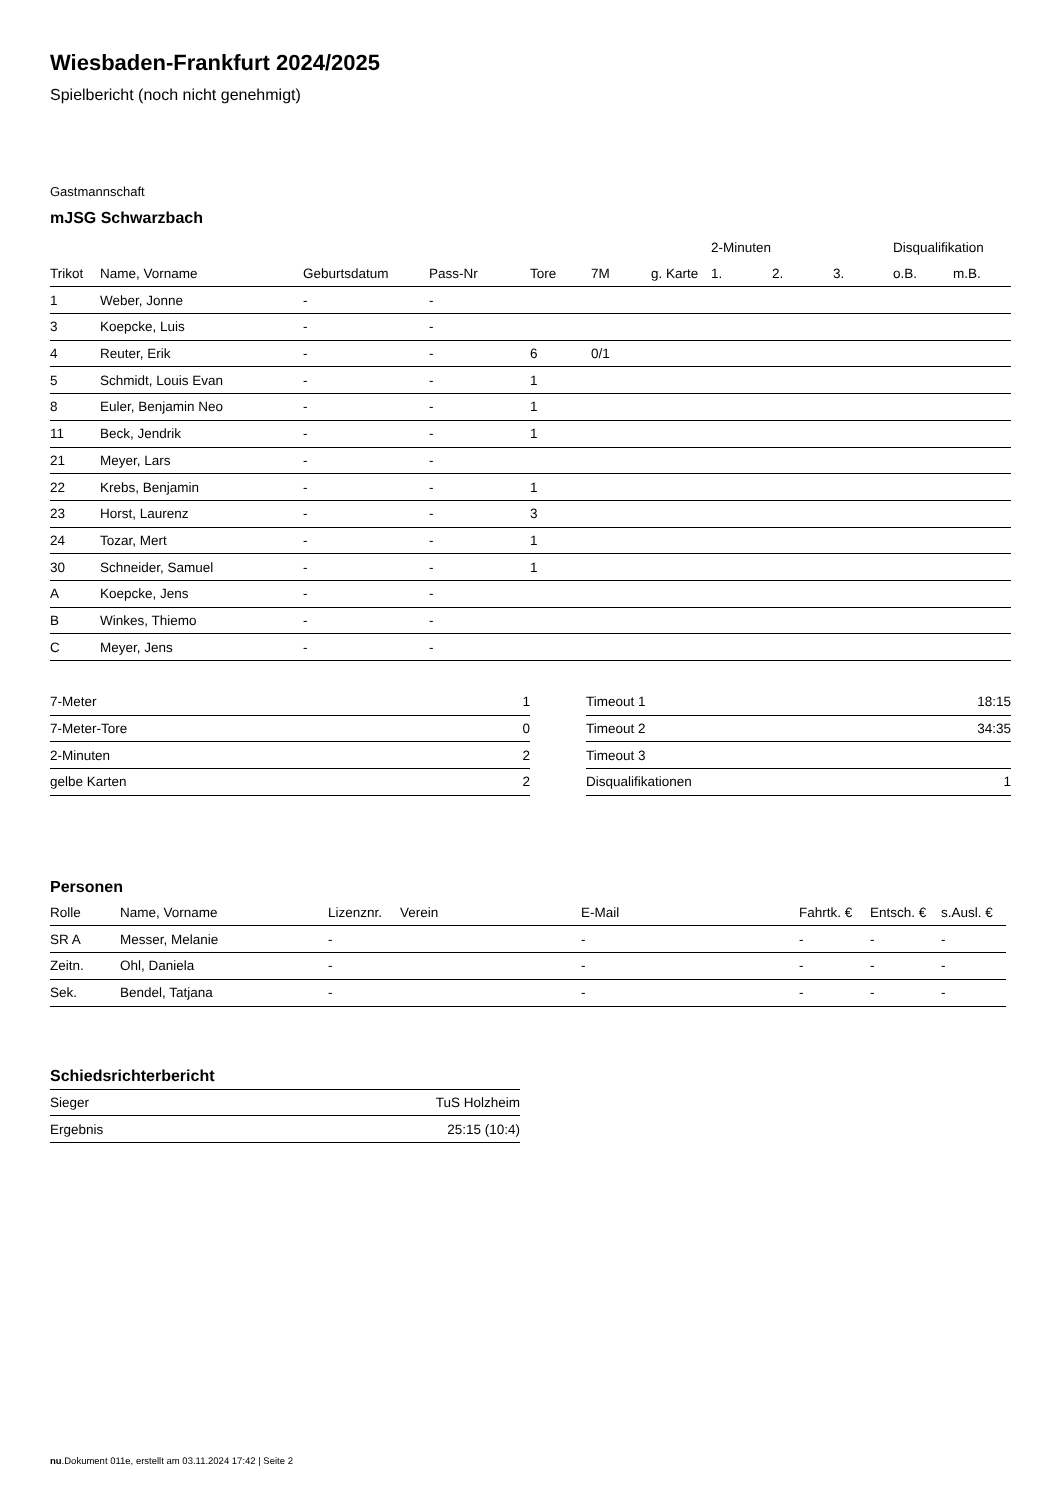Wiesbaden-Frankfurt 2024/2025
Spielbericht (noch nicht genehmigt)
Gastmannschaft
mJSG Schwarzbach
| | | | | | | | 2-Minuten | | | Disqualifikation | |
| --- | --- | --- | --- | --- | --- | --- | --- | --- | --- | --- | --- |
| Trikot | Name, Vorname | Geburtsdatum | Pass-Nr | Tore | 7M | g. Karte | 1. | 2. | 3. | o.B. | m.B. |
| 1 | Weber, Jonne | - | - | | | | | | | | |
| 3 | Koepcke, Luis | - | - | | | | | | | | |
| 4 | Reuter, Erik | - | - | 6 | 0/1 | | | | | | |
| 5 | Schmidt, Louis Evan | - | - | 1 | | | | | | | |
| 8 | Euler, Benjamin Neo | - | - | 1 | | | | | | | |
| 11 | Beck, Jendrik | - | - | 1 | | | | | | | |
| 21 | Meyer, Lars | - | - | | | | | | | | |
| 22 | Krebs, Benjamin | - | - | 1 | | | | | | | |
| 23 | Horst, Laurenz | - | - | 3 | | | | | | | |
| 24 | Tozar, Mert | - | - | 1 | | | | | | | |
| 30 | Schneider, Samuel | - | - | 1 | | | | | | | |
| A | Koepcke, Jens | - | - | | | | | | | | |
| B | Winkes, Thiemo | - | - | | | | | | | | |
| C | Meyer, Jens | - | - | | | | | | | | |
| 7-Meter | 1 |
| 7-Meter-Tore | 0 |
| 2-Minuten | 2 |
| gelbe Karten | 2 |
| Timeout 1 | 18:15 |
| Timeout 2 | 34:35 |
| Timeout 3 | |
| Disqualifikationen | 1 |
Personen
| Rolle | Name, Vorname | Lizenznr. | Verein | E-Mail | Fahrtk. € | Entsch. € | s.Ausl. € |
| --- | --- | --- | --- | --- | --- | --- | --- |
| SR A | Messer, Melanie | - | | - | - | - | - |
| Zeitn. | Ohl, Daniela | - | | - | - | - | - |
| Sek. | Bendel, Tatjana | - | | - | - | - | - |
Schiedsrichterbericht
| Sieger | TuS Holzheim |
| Ergebnis | 25:15 (10:4) |
nu.Dokument 011e, erstellt am 03.11.2024 17:42 | Seite 2